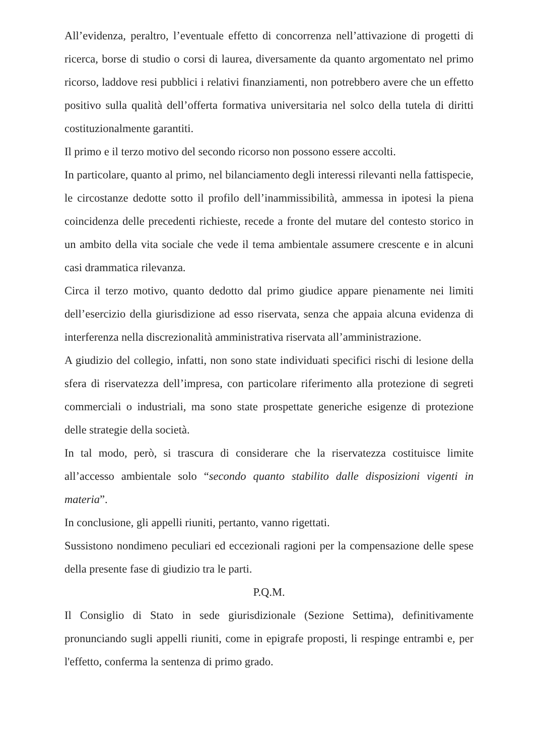All’evidenza, peraltro, l’eventuale effetto di concorrenza nell’attivazione di progetti di ricerca, borse di studio o corsi di laurea, diversamente da quanto argomentato nel primo ricorso, laddove resi pubblici i relativi finanziamenti, non potrebbero avere che un effetto positivo sulla qualità dell’offerta formativa universitaria nel solco della tutela di diritti costituzionalmente garantiti.
Il primo e il terzo motivo del secondo ricorso non possono essere accolti.
In particolare, quanto al primo, nel bilanciamento degli interessi rilevanti nella fattispecie, le circostanze dedotte sotto il profilo dell’inammissibilità, ammessa in ipotesi la piena coincidenza delle precedenti richieste, recede a fronte del mutare del contesto storico in un ambito della vita sociale che vede il tema ambientale assumere crescente e in alcuni casi drammatica rilevanza.
Circa il terzo motivo, quanto dedotto dal primo giudice appare pienamente nei limiti dell’esercizio della giurisdizione ad esso riservata, senza che appaia alcuna evidenza di interferenza nella discrezionalità amministrativa riservata all’amministrazione.
A giudizio del collegio, infatti, non sono state individuati specifici rischi di lesione della sfera di riservatezza dell’impresa, con particolare riferimento alla protezione di segreti commerciali o industriali, ma sono state prospettate generiche esigenze di protezione delle strategie della società.
In tal modo, però, si trascura di considerare che la riservatezza costituisce limite all’accesso ambientale solo “secondo quanto stabilito dalle disposizioni vigenti in materia”.
In conclusione, gli appelli riuniti, pertanto, vanno rigettati.
Sussistono nondimeno peculiari ed eccezionali ragioni per la compensazione delle spese della presente fase di giudizio tra le parti.
P.Q.M.
Il Consiglio di Stato in sede giurisdizionale (Sezione Settima), definitivamente pronunciando sugli appelli riuniti, come in epigrafe proposti, li respinge entrambi e, per l'effetto, conferma la sentenza di primo grado.